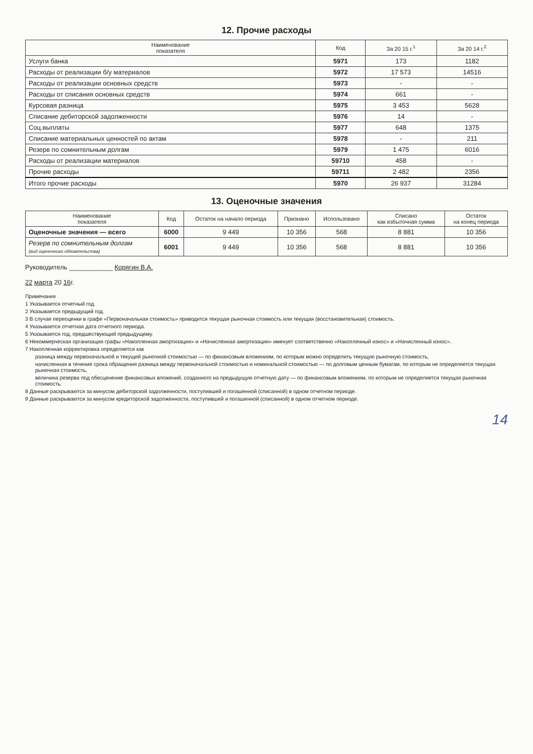12. Прочие расходы
| Наименование показателя | Код | За 20 15 г.<sup>1</sup> | За 20 14 г.<sup>2</sup> |
| --- | --- | --- | --- |
| Услуги банка | 5971 | 173 | 1182 |
| Расходы от реализации б/у материалов | 5972 | 17 573 | 14516 |
| Расходы от реализации основных средств | 5973 | - | - |
| Расходы от списания основных средств | 5974 | 661 | - |
| Курсовая разница | 5975 | 3 453 | 5628 |
| Списание дебиторской задолженности | 5976 | 14 | - |
| Соц.выплаты | 5977 | 648 | 1375 |
| Списание материальных ценностей по актам | 5978 | - | 211 |
| Резерв по сомнительным долгам | 5979 | 1 475 | 6016 |
| Расходы от реализации материалов | 59710 | 458 | - |
| Прочие расходы | 59711 | 2 482 | 2356 |
| Итого прочие расходы | 5970 | 26 937 | 31284 |
13. Оценочные значения
| Наименование показателя | Код | Остаток на начало периода | Признано | Использовано | Списано как избыточная сумма | Остаток на конец периода |
| --- | --- | --- | --- | --- | --- | --- |
| Оценочные значения — всего | 6000 | 9 449 | 10 356 | 568 | 8 881 | 10 356 |
| Резерв по сомнительным долгам (вид оценочного обязательства) | 6001 | 9 449 | 10 356 | 568 | 8 881 | 10 356 |
Руководитель ____________ Корягин В.А.
22 марта 20 16г.
Примечания
1 Указывается отчетный год.
2 Указывается предыдущий год.
3 В случае переоценки в графе «Первоначальная стоимость» приводится текущая рыночная стоимость или текущая (восстановительная) стоимость.
4 Указывается отчетная дата отчетного периода.
5 Указывается год, предшествующий предыдущему.
6 Некоммерческая организация графы «Накопленная амортизация» и «Начисленная амортизация» именует соответственно «Накопленный износ» и «Начисленный износ».
7 Накопленная корректировка определяется как
разница между первоначальной и текущей рыночной стоимостью — по финансовым вложениям, по которым можно определить текущую рыночную стоимость,
начисленная в течение срока обращения разница между первоначальной стоимостью и номинальной стоимостью — по долговым ценным бумагам, по которым не определяется текущая рыночная стоимость,
величина резерва под обесценение финансовых вложений, созданного на предыдущую отчетную дату — по финансовым вложениям, по которым не определяется текущая рыночная стоимость.
8 Данные раскрываются за минусом дебиторской задолженности, поступившей и погашенной (списанной) в одном отчетном периоде.
9 Данные раскрываются за минусом кредиторской задолженности, поступившей и погашенной (списанной) в одном отчетном периоде.
14